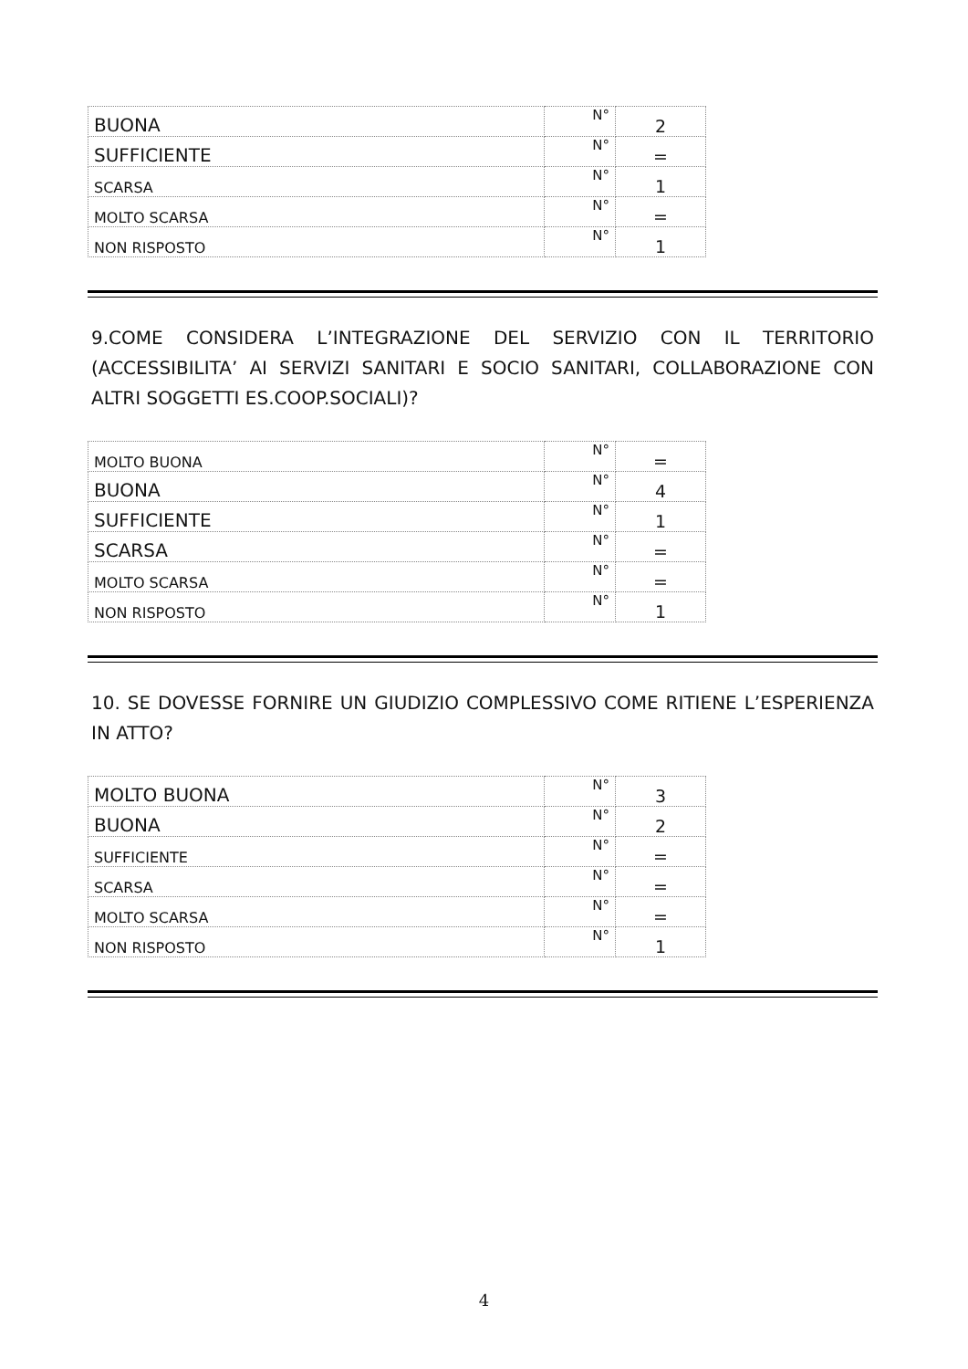| BUONA | N° | 2 |
| SUFFICIENTE | N° | = |
| SCARSA | N° | 1 |
| MOLTO SCARSA | N° | = |
| NON RISPOSTO | N° | 1 |
9.COME CONSIDERA L’INTEGRAZIONE DEL SERVIZIO CON IL TERRITORIO (ACCESSIBILITA’ AI SERVIZI SANITARI E SOCIO SANITARI, COLLABORAZIONE CON ALTRI SOGGETTI ES.COOP.SOCIALI)?
| MOLTO BUONA | N° | = |
| BUONA | N° | 4 |
| SUFFICIENTE | N° | 1 |
| SCARSA | N° | = |
| MOLTO SCARSA | N° | = |
| NON RISPOSTO | N° | 1 |
10. SE DOVESSE FORNIRE UN GIUDIZIO COMPLESSIVO COME RITIENE L’ESPERIENZA IN ATTO?
| MOLTO BUONA | N° | 3 |
| BUONA | N° | 2 |
| SUFFICIENTE | N° | = |
| SCARSA | N° | = |
| MOLTO SCARSA | N° | = |
| NON RISPOSTO | N° | 1 |
4